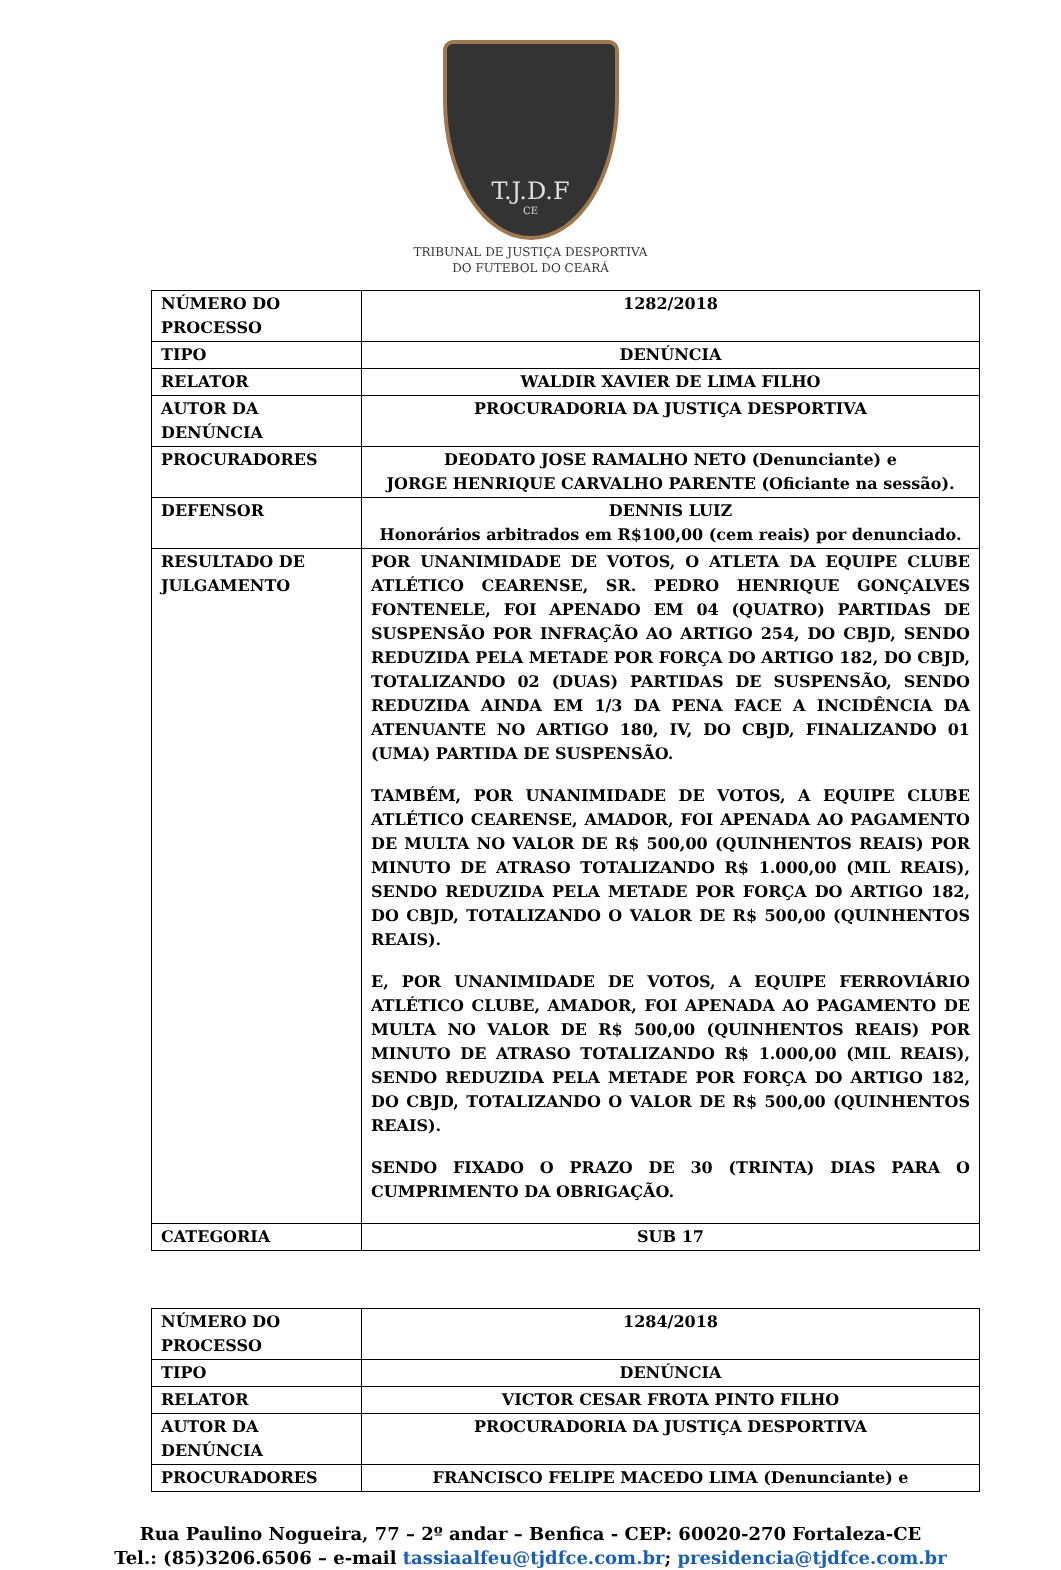T.J.D.F
CE
TRIBUNAL DE JUSTIÇA DESPORTIVA
DO FUTEBOL DO CEARÁ
| NÚMERO DO PROCESSO | 1282/2018 |
| TIPO | DENÚNCIA |
| RELATOR | WALDIR XAVIER DE LIMA FILHO |
| AUTOR DA DENÚNCIA | PROCURADORIA DA JUSTIÇA DESPORTIVA |
| PROCURADORES | DEODATO JOSE RAMALHO NETO (Denunciante) e JORGE HENRIQUE CARVALHO PARENTE (Oficiante na sessão). |
| DEFENSOR | DENNIS LUIZ Honorários arbitrados em R$100,00 (cem reais) por denunciado. |
| RESULTADO DE JULGAMENTO | POR UNANIMIDADE DE VOTOS, O ATLETA DA EQUIPE CLUBE ATLÉTICO CEARENSE, SR. PEDRO HENRIQUE GONÇALVES FONTENELE, FOI APENADO EM 04 (QUATRO) PARTIDAS DE SUSPENSÃO POR INFRAÇÃO AO ARTIGO 254, DO CBJD, SENDO REDUZIDA PELA METADE POR FORÇA DO ARTIGO 182, DO CBJD, TOTALIZANDO 02 (DUAS) PARTIDAS DE SUSPENSÃO, SENDO REDUZIDA AINDA EM 1/3 DA PENA FACE A INCIDÊNCIA DA ATENUANTE NO ARTIGO 180, IV, DO CBJD, FINALIZANDO 01 (UMA) PARTIDA DE SUSPENSÃO. TAMBÉM, POR UNANIMIDADE DE VOTOS, A EQUIPE CLUBE ATLÉTICO CEARENSE, AMADOR, FOI APENADA AO PAGAMENTO DE MULTA NO VALOR DE R$ 500,00 (QUINHENTOS REAIS) POR MINUTO DE ATRASO TOTALIZANDO R$ 1.000,00 (MIL REAIS), SENDO REDUZIDA PELA METADE POR FORÇA DO ARTIGO 182, DO CBJD, TOTALIZANDO O VALOR DE R$ 500,00 (QUINHENTOS REAIS). E, POR UNANIMIDADE DE VOTOS, A EQUIPE FERROVIÁRIO ATLÉTICO CLUBE, AMADOR, FOI APENADA AO PAGAMENTO DE MULTA NO VALOR DE R$ 500,00 (QUINHENTOS REAIS) POR MINUTO DE ATRASO TOTALIZANDO R$ 1.000,00 (MIL REAIS), SENDO REDUZIDA PELA METADE POR FORÇA DO ARTIGO 182, DO CBJD, TOTALIZANDO O VALOR DE R$ 500,00 (QUINHENTOS REAIS). SENDO FIXADO O PRAZO DE 30 (TRINTA) DIAS PARA O CUMPRIMENTO DA OBRIGAÇÃO. |
| CATEGORIA | SUB 17 |
| NÚMERO DO PROCESSO | 1284/2018 |
| TIPO | DENÚNCIA |
| RELATOR | VICTOR CESAR FROTA PINTO FILHO |
| AUTOR DA DENÚNCIA | PROCURADORIA DA JUSTIÇA DESPORTIVA |
| PROCURADORES | FRANCISCO FELIPE MACEDO LIMA (Denunciante) e |
Rua Paulino Nogueira, 77 – 2º andar – Benfica - CEP: 60020-270 Fortaleza-CE
Tel.: (85)3206.6506 – e-mail tassiaalfeu@tjdfce.com.br; presidencia@tjdfce.com.br